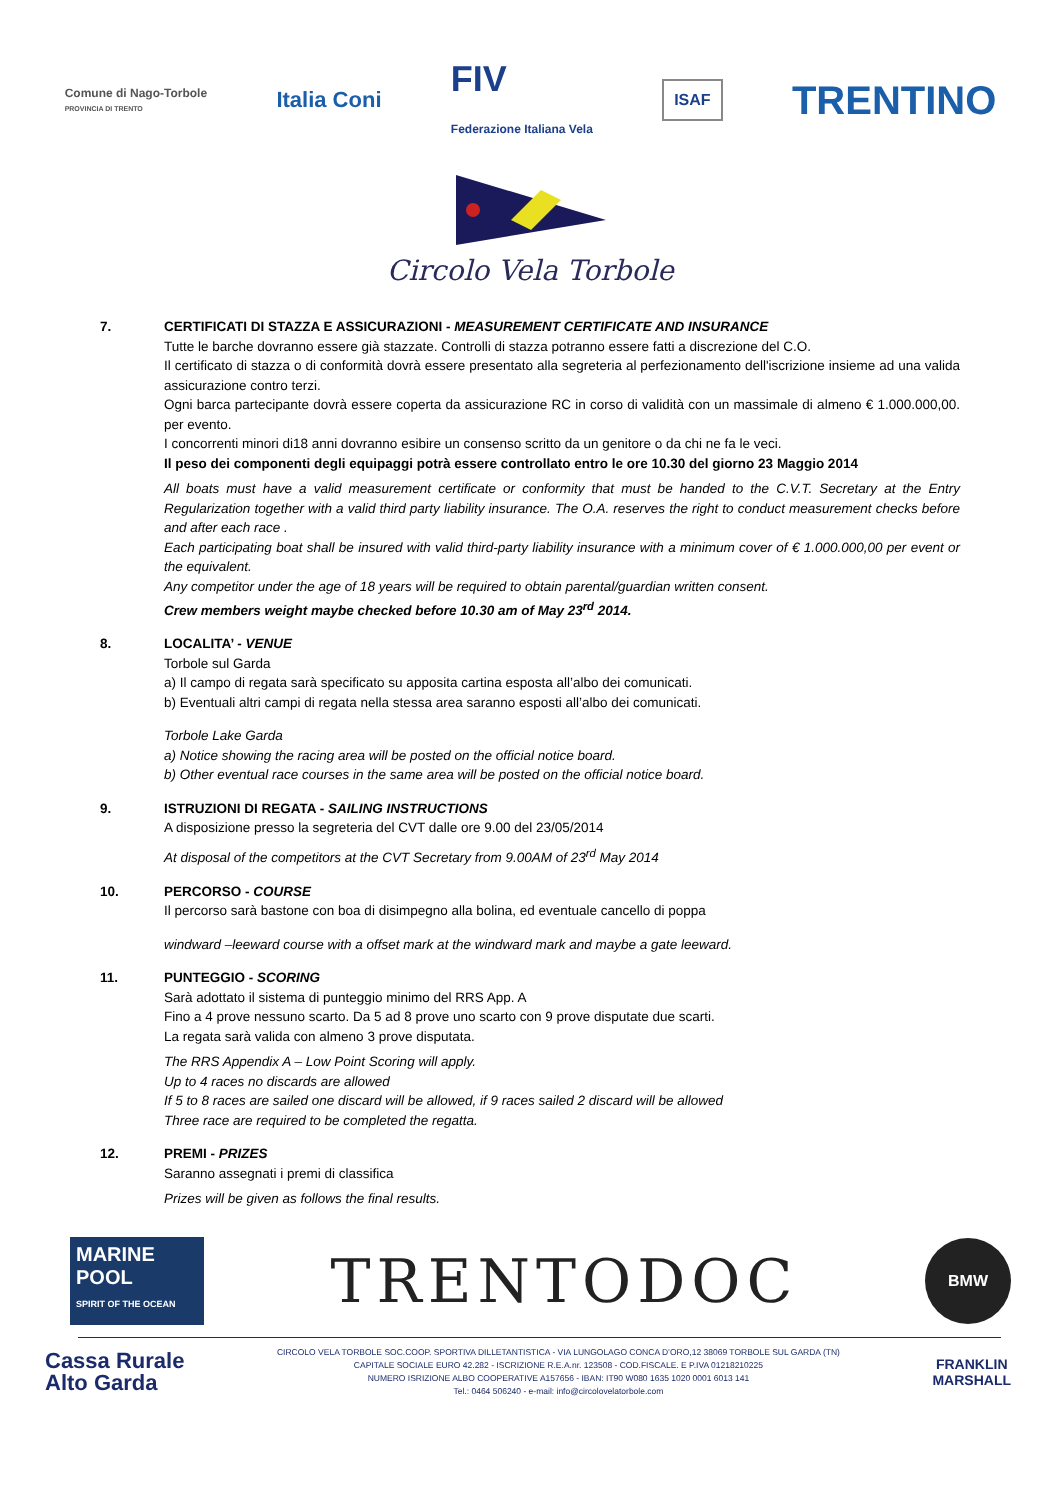Comune di Nago-Torbole
PROVINCIA DI TRENTO
Italia Coni
FIV
Federazione Italiana Vela
ISAF
TRENTINO
Circolo Vela Torbole
7. CERTIFICATI DI STAZZA E ASSICURAZIONI - MEASUREMENT CERTIFICATE AND INSURANCE
Tutte le barche dovranno essere già stazzate. Controlli di stazza potranno essere fatti a discrezione del C.O.
Il certificato di stazza o di conformità dovrà essere presentato alla segreteria al perfezionamento dell'iscrizione insieme ad una valida assicurazione contro terzi.
Ogni barca partecipante dovrà essere coperta da assicurazione RC in corso di validità con un massimale di almeno € 1.000.000,00. per evento.
I concorrenti minori di18 anni dovranno esibire un consenso scritto da un genitore o da chi ne fa le veci.
Il peso dei componenti degli equipaggi potrà essere controllato entro le ore 10.30 del giorno 23 Maggio 2014
All boats must have a valid measurement certificate or conformity that must be handed to the C.V.T. Secretary at the Entry Regularization together with a valid third party liability insurance. The O.A. reserves the right to conduct measurement checks before and after each race .
Each participating boat shall be insured with valid third-party liability insurance with a minimum cover of € 1.000.000,00 per event or the equivalent.
Any competitor under the age of 18 years will be required to obtain parental/guardian written consent.
Crew members weight maybe checked before 10.30 am of May 23<sup>rd</sup> 2014.
8. LOCALITA’ - VENUE
Torbole sul Garda
a) Il campo di regata sarà specificato su apposita cartina esposta all’albo dei comunicati.
b) Eventuali altri campi di regata nella stessa area saranno esposti all’albo dei comunicati.
Torbole Lake Garda
a) Notice showing the racing area will be posted on the official notice board.
b) Other eventual race courses in the same area will be posted on the official notice board.
9. ISTRUZIONI DI REGATA - SAILING INSTRUCTIONS
A disposizione presso la segreteria del CVT dalle ore 9.00 del 23/05/2014
At disposal of the competitors at the CVT Secretary from 9.00AM of 23<sup>rd</sup> May 2014
10. PERCORSO - COURSE
Il percorso sarà bastone con boa di disimpegno alla bolina, ed eventuale cancello di poppa
windward –leeward course with a offset mark at the windward mark and maybe a gate leeward.
11. PUNTEGGIO - SCORING
Sarà adottato il sistema di punteggio minimo del RRS App. A
Fino a 4 prove nessuno scarto. Da 5 ad 8 prove uno scarto con 9 prove disputate due scarti.
La regata sarà valida con almeno 3 prove disputata.
The RRS Appendix A – Low Point Scoring will apply.
Up to 4 races no discards are allowed
If 5 to 8 races are sailed one discard will be allowed, if 9 races sailed 2 discard will be allowed
Three race are required to be completed the regatta.
12. PREMI - PRIZES
Saranno assegnati i premi di classifica
Prizes will be given as follows the final results.
MARINE
POOL
SPIRIT OF THE OCEAN
TRENTODOC
BMW
Cassa Rurale
Alto Garda
CIRCOLO VELA TORBOLE SOC.COOP. SPORTIVA DILLETANTISTICA - VIA LUNGOLAGO CONCA D’ORO,12 38069 TORBOLE SUL GARDA (TN)
CAPITALE SOCIALE EURO 42.282 - ISCRIZIONE R.E.A.nr. 123508 - COD.FISCALE. E P.IVA 01218210225
NUMERO ISRIZIONE ALBO COOPERATIVE A157656 - IBAN: IT90 W080 1635 1020 0001 6013 141
Tel.: 0464 506240 - e-mail: info@circolovelatorbole.com
FRANKLIN
MARSHALL